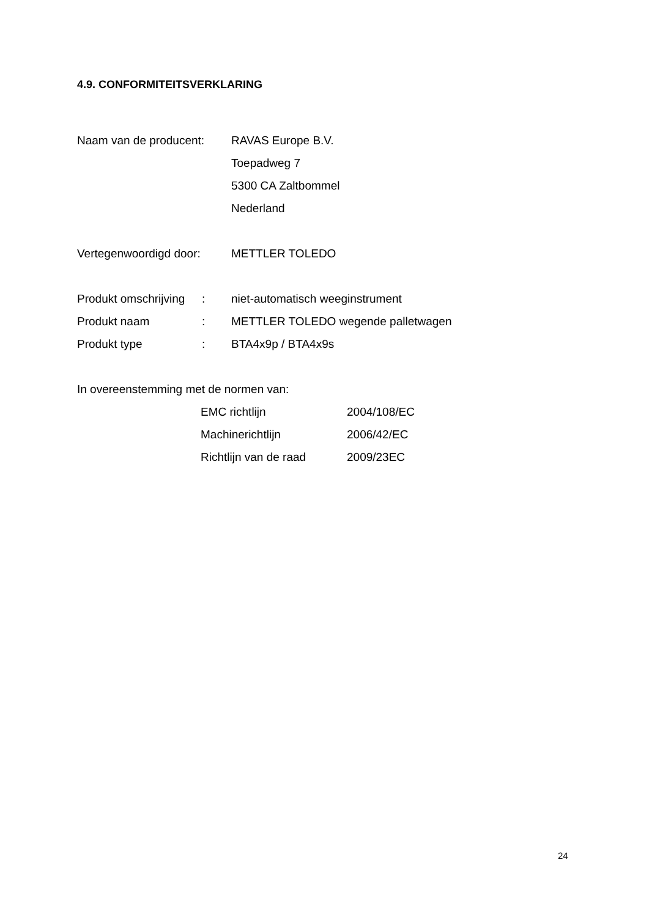4.9. CONFORMITEITSVERKLARING
Naam van de producent: RAVAS Europe B.V.
Toepadweg 7
5300 CA Zaltbommel
Nederland
Vertegenwoordigd door: METTLER TOLEDO
Produkt omschrijving
:
niet-automatisch weeginstrument
Produkt naam :
METTLER TOLEDO wegende palletwagen
Produkt type : BTA4x9p / BTA4x9s
In overeenstemming met de normen van:
EMC richtlijn 2004/108/EC
Machinerichtlijn 2006/42/EC
Richtlijn van de raad
2009/23EC
24